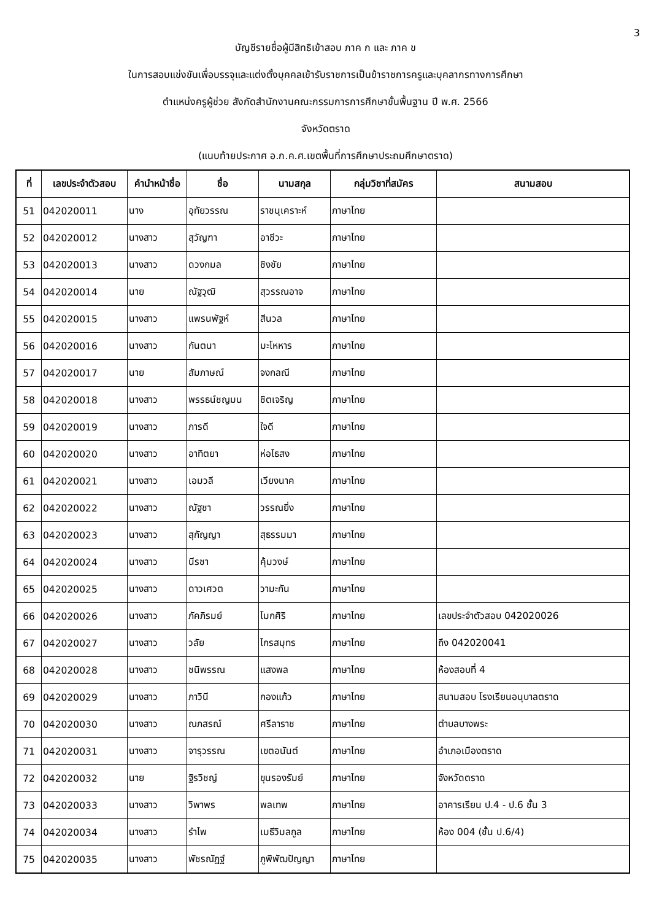3
บัญชีรายชื่อผู้มีสิทธิเข้าสอบ ภาค ก และ ภาค ข
ในการสอบแข่งขันเพื่อบรรจุและแต่งตั้งบุคคลเข้ารับราชการเป็นข้าราชการครูและบุคลากรทางการศึกษา
ตำแหน่งครูผู้ช่วย สังกัดสำนักงานคณะกรรมการการศึกษาขั้นพื้นฐาน ปี พ.ศ. 2566
จังหวัดตราด
(แนบท้ายประกาศ อ.ก.ค.ศ.เขตพื้นที่การศึกษาประถมศึกษาตราด)
| ที่ | เลขประจำตัวสอบ | คำนำหน้าชื่อ | ชื่อ | นามสกุล | กลุ่มวิชาที่สมัคร | สนามสอบ |
| --- | --- | --- | --- | --- | --- | --- |
| 51 | 042020011 | นาง | อุทัยวรรณ | ราชนุเคราะห์ | ภาษาไทย | |
| 52 | 042020012 | นางสาว | สุวัญฑา | อาชีวะ | ภาษาไทย | |
| 53 | 042020013 | นางสาว | ดวงกมล | ชิงชัย | ภาษาไทย | |
| 54 | 042020014 | นาย | ณัฐวุฒิ | สุวรรณอาจ | ภาษาไทย | |
| 55 | 042020015 | นางสาว | แพรนพัฐห์ | สีนวล | ภาษาไทย | |
| 56 | 042020016 | นางสาว | กันตนา | มะโหหาร | ภาษาไทย | |
| 57 | 042020017 | นาย | สัมภาษณ์ | จงกลณี | ภาษาไทย | |
| 58 | 042020018 | นางสาว | พรรธน์ชญมน | ชิตเจริญ | ภาษาไทย | |
| 59 | 042020019 | นางสาว | ภารดี | ใจดี | ภาษาไทย | |
| 60 | 042020020 | นางสาว | อาทิตยา | ห่อไธสง | ภาษาไทย | |
| 61 | 042020021 | นางสาว | เอมวลี | เวียงนาค | ภาษาไทย | |
| 62 | 042020022 | นางสาว | ณัฐชา | วรรณยิ่ง | ภาษาไทย | |
| 63 | 042020023 | นางสาว | สุกัญญา | สุธรรมมา | ภาษาไทย | |
| 64 | 042020024 | นางสาว | นีรชา | คุ้มวงษ์ | ภาษาไทย | |
| 65 | 042020025 | นางสาว | ดาวเศวต | วามะกัน | ภาษาไทย | |
| 66 | 042020026 | นางสาว | ภัคภิรมย์ | โมกศิริ | ภาษาไทย | เลขประจำตัวสอบ 042020026 |
| 67 | 042020027 | นางสาว | วลัย | ไกรสมุทร | ภาษาไทย | ถึง 042020041 |
| 68 | 042020028 | นางสาว | ชนิพรรณ | แสงพล | ภาษาไทย | ห้องสอบที่ 4 |
| 69 | 042020029 | นางสาว | ภาวินี | กองแก้ว | ภาษาไทย | สนามสอบ โรงเรียนอนุบาลตราด |
| 70 | 042020030 | นางสาว | ณภสรณ์ | ศรีลาราช | ภาษาไทย | ตำบลบางพระ |
| 71 | 042020031 | นางสาว | จารุวรรณ | เขตอนันต์ | ภาษาไทย | อำเภอเมืองตราด |
| 72 | 042020032 | นาย | ฐิรวิชญ์ | ขุนรองรัมย์ | ภาษาไทย | จังหวัดตราด |
| 73 | 042020033 | นางสาว | วิพาพร | พลเทพ | ภาษาไทย | อาคารเรียน ป.4 - ป.6 ชั้น 3 |
| 74 | 042020034 | นางสาว | รำไพ | เมธีวิมลกูล | ภาษาไทย | ห้อง 004 (ชั้น ป.6/4) |
| 75 | 042020035 | นางสาว | พัชรณัฏฐ์ | ภูพิพัฒปัญญา | ภาษาไทย | |